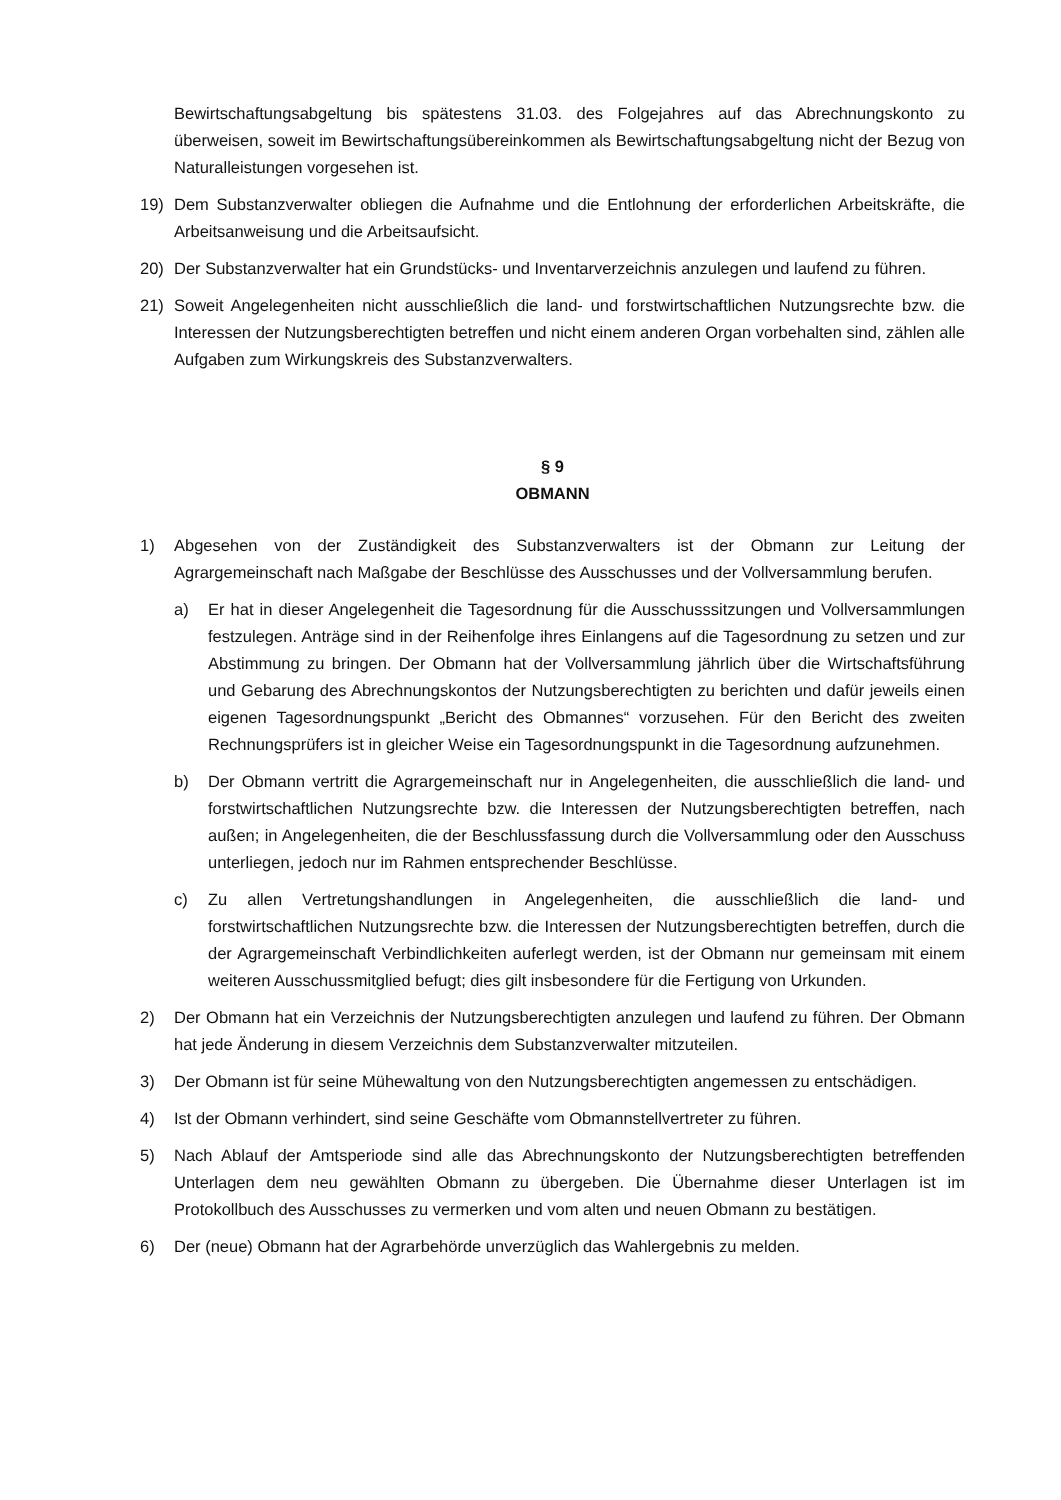Bewirtschaftungsabgeltung bis spätestens 31.03. des Folgejahres auf das Abrechnungskonto zu überweisen, soweit im Bewirtschaftungsübereinkommen als Bewirtschaftungsabgeltung nicht der Bezug von Naturalleistungen vorgesehen ist.
19) Dem Substanzverwalter obliegen die Aufnahme und die Entlohnung der erforderlichen Arbeitskräfte, die Arbeitsanweisung und die Arbeitsaufsicht.
20) Der Substanzverwalter hat ein Grundstücks- und Inventarverzeichnis anzulegen und laufend zu führen.
21) Soweit Angelegenheiten nicht ausschließlich die land- und forstwirtschaftlichen Nutzungsrechte bzw. die Interessen der Nutzungsberechtigten betreffen und nicht einem anderen Organ vorbehalten sind, zählen alle Aufgaben zum Wirkungskreis des Substanzverwalters.
§ 9
OBMANN
1) Abgesehen von der Zuständigkeit des Substanzverwalters ist der Obmann zur Leitung der Agrargemeinschaft nach Maßgabe der Beschlüsse des Ausschusses und der Vollversammlung berufen.
a) Er hat in dieser Angelegenheit die Tagesordnung für die Ausschusssitzungen und Vollversammlungen festzulegen. Anträge sind in der Reihenfolge ihres Einlangens auf die Tagesordnung zu setzen und zur Abstimmung zu bringen. Der Obmann hat der Vollversammlung jährlich über die Wirtschaftsführung und Gebarung des Abrechnungskontos der Nutzungsberechtigten zu berichten und dafür jeweils einen eigenen Tagesordnungspunkt „Bericht des Obmannes“ vorzusehen. Für den Bericht des zweiten Rechnungsprüfers ist in gleicher Weise ein Tagesordnungspunkt in die Tagesordnung aufzunehmen.
b) Der Obmann vertritt die Agrargemeinschaft nur in Angelegenheiten, die ausschließlich die land- und forstwirtschaftlichen Nutzungsrechte bzw. die Interessen der Nutzungsberechtigten betreffen, nach außen; in Angelegenheiten, die der Beschlussfassung durch die Vollversammlung oder den Ausschuss unterliegen, jedoch nur im Rahmen entsprechender Beschlüsse.
c) Zu allen Vertretungshandlungen in Angelegenheiten, die ausschließlich die land- und forstwirtschaftlichen Nutzungsrechte bzw. die Interessen der Nutzungsberechtigten betreffen, durch die der Agrargemeinschaft Verbindlichkeiten auferlegt werden, ist der Obmann nur gemeinsam mit einem weiteren Ausschussmitglied befugt; dies gilt insbesondere für die Fertigung von Urkunden.
2) Der Obmann hat ein Verzeichnis der Nutzungsberechtigten anzulegen und laufend zu führen. Der Obmann hat jede Änderung in diesem Verzeichnis dem Substanzverwalter mitzuteilen.
3) Der Obmann ist für seine Mühewaltung von den Nutzungsberechtigten angemessen zu entschädigen.
4) Ist der Obmann verhindert, sind seine Geschäfte vom Obmannstellvertreter zu führen.
5) Nach Ablauf der Amtsperiode sind alle das Abrechnungskonto der Nutzungsberechtigten betreffenden Unterlagen dem neu gewählten Obmann zu übergeben. Die Übernahme dieser Unterlagen ist im Protokollbuch des Ausschusses zu vermerken und vom alten und neuen Obmann zu bestätigen.
6) Der (neue) Obmann hat der Agrarbehörde unverzüglich das Wahlergebnis zu melden.